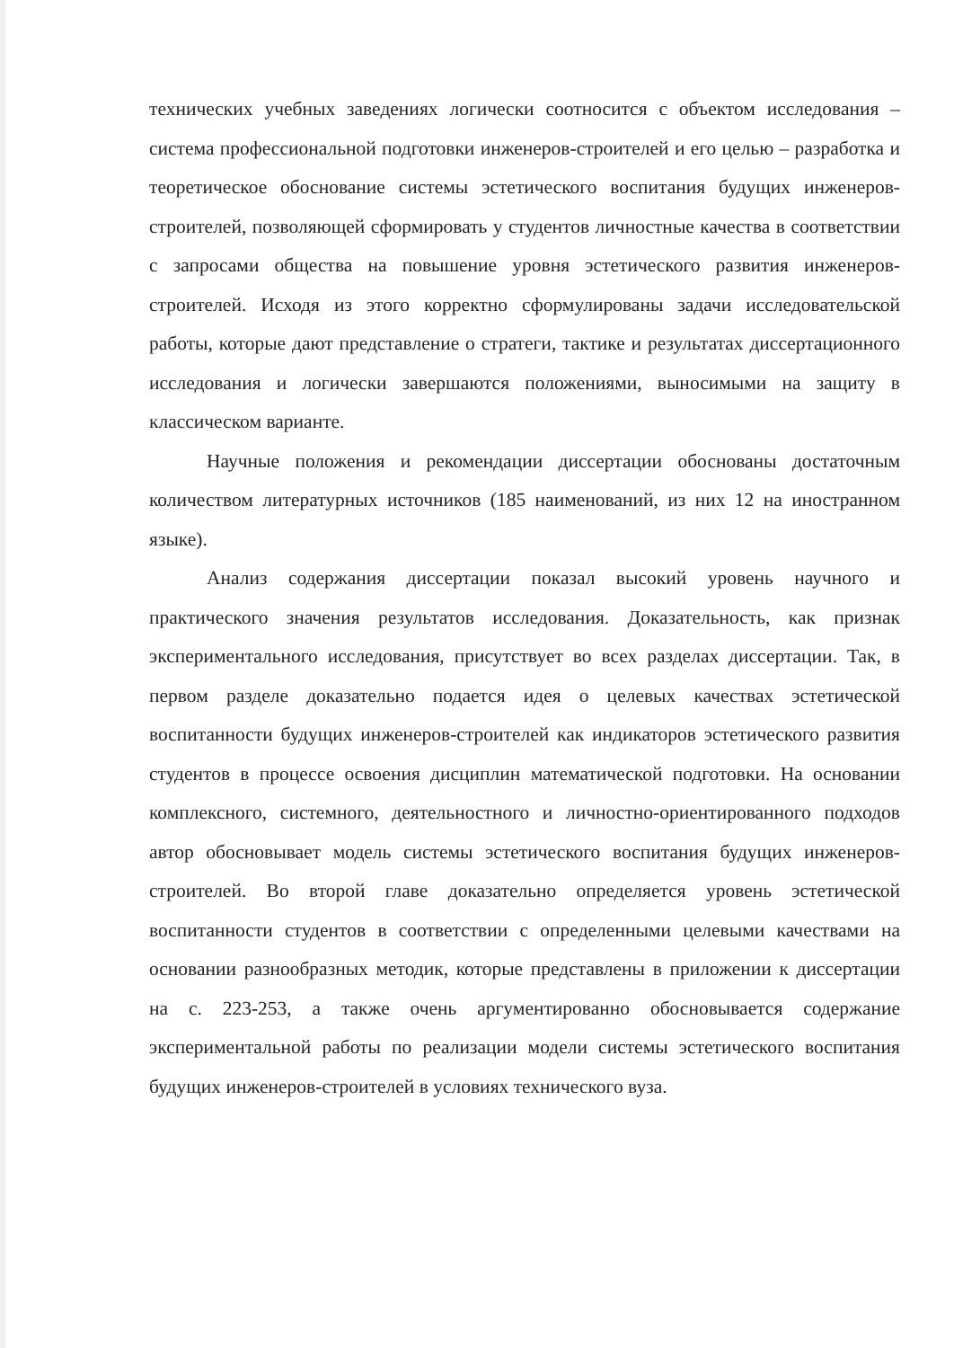технических учебных заведениях логически соотносится с объектом исследования – система профессиональной подготовки инженеров-строителей и его целью – разработка и теоретическое обоснование системы эстетического воспитания будущих инженеров-строителей, позволяющей сформировать у студентов личностные качества в соответствии с запросами общества на повышение уровня эстетического развития инженеров-строителей. Исходя из этого корректно сформулированы задачи исследовательской работы, которые дают представление о стратеги, тактике и результатах диссертационного исследования и логически завершаются положениями, выносимыми на защиту в классическом варианте.
Научные положения и рекомендации диссертации обоснованы достаточным количеством литературных источников (185 наименований, из них 12 на иностранном языке).
Анализ содержания диссертации показал высокий уровень научного и практического значения результатов исследования. Доказательность, как признак экспериментального исследования, присутствует во всех разделах диссертации. Так, в первом разделе доказательно подается идея о целевых качествах эстетической воспитанности будущих инженеров-строителей как индикаторов эстетического развития студентов в процессе освоения дисциплин математической подготовки. На основании комплексного, системного, деятельностного и личностно-ориентированного подходов автор обосновывает модель системы эстетического воспитания будущих инженеров-строителей. Во второй главе доказательно определяется уровень эстетической воспитанности студентов в соответствии с определенными целевыми качествами на основании разнообразных методик, которые представлены в приложении к диссертации на с. 223-253, а также очень аргументированно обосновывается содержание экспериментальной работы по реализации модели системы эстетического воспитания будущих инженеров-строителей в условиях технического вуза.